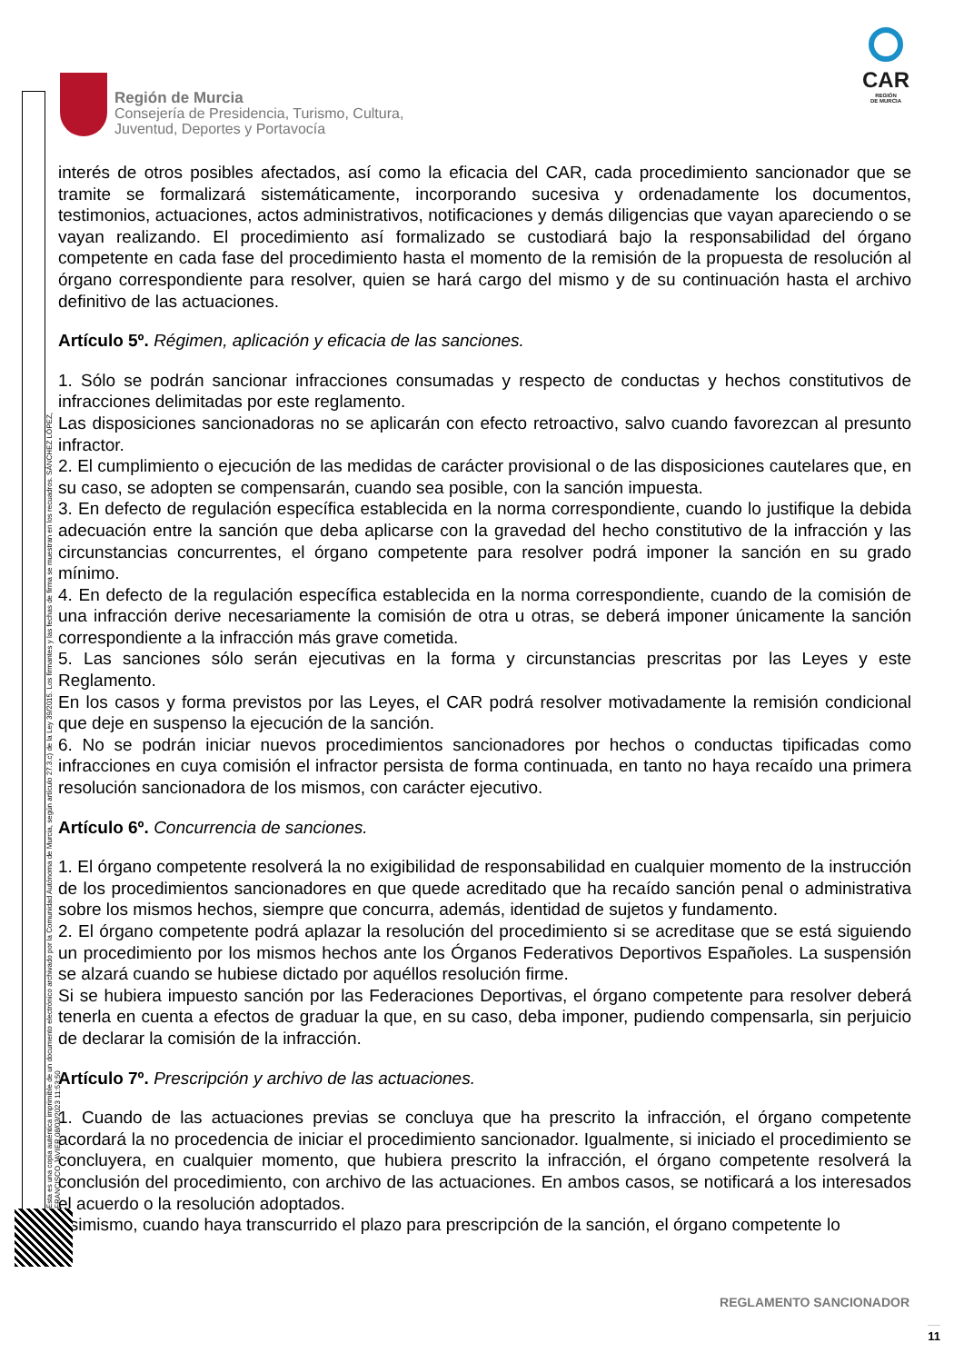Esta es una copia auténtica imprimible de un documento electrónico archivado por la Comunidad Autónoma de Murcia, según artículo 27.3.c) de la Ley 39/2015. Los firmantes y las fechas de firma se muestran en los recuadros. SÁNCHEZ LÓPEZ, FRANCISCO JAVIER 08/03/2023 11:53:50
Región de Murcia
Consejería de Presidencia, Turismo, Cultura,
Juventud, Deportes y Portavocía
CAR
REGIÓN
DE MURCIA
interés de otros posibles afectados, así como la eficacia del CAR, cada procedimiento sancionador que se tramite se formalizará sistemáticamente, incorporando sucesiva y ordenadamente los documentos, testimonios, actuaciones, actos administrativos, notificaciones y demás diligencias que vayan apareciendo o se vayan realizando. El procedimiento así formalizado se custodiará bajo la responsabilidad del órgano competente en cada fase del procedimiento hasta el momento de la remisión de la propuesta de resolución al órgano correspondiente para resolver, quien se hará cargo del mismo y de su continuación hasta el archivo definitivo de las actuaciones.
Artículo 5º. Régimen, aplicación y eficacia de las sanciones.
1. Sólo se podrán sancionar infracciones consumadas y respecto de conductas y hechos constitutivos de infracciones delimitadas por este reglamento.
Las disposiciones sancionadoras no se aplicarán con efecto retroactivo, salvo cuando favorezcan al presunto infractor.
2. El cumplimiento o ejecución de las medidas de carácter provisional o de las disposiciones cautelares que, en su caso, se adopten se compensarán, cuando sea posible, con la sanción impuesta.
3. En defecto de regulación específica establecida en la norma correspondiente, cuando lo justifique la debida adecuación entre la sanción que deba aplicarse con la gravedad del hecho constitutivo de la infracción y las circunstancias concurrentes, el órgano competente para resolver podrá imponer la sanción en su grado mínimo.
4. En defecto de la regulación específica establecida en la norma correspondiente, cuando de la comisión de una infracción derive necesariamente la comisión de otra u otras, se deberá imponer únicamente la sanción correspondiente a la infracción más grave cometida.
5. Las sanciones sólo serán ejecutivas en la forma y circunstancias prescritas por las Leyes y este Reglamento.
En los casos y forma previstos por las Leyes, el CAR podrá resolver motivadamente la remisión condicional que deje en suspenso la ejecución de la sanción.
6. No se podrán iniciar nuevos procedimientos sancionadores por hechos o conductas tipificadas como infracciones en cuya comisión el infractor persista de forma continuada, en tanto no haya recaído una primera resolución sancionadora de los mismos, con carácter ejecutivo.
Artículo 6º. Concurrencia de sanciones.
1. El órgano competente resolverá la no exigibilidad de responsabilidad en cualquier momento de la instrucción de los procedimientos sancionadores en que quede acreditado que ha recaído sanción penal o administrativa sobre los mismos hechos, siempre que concurra, además, identidad de sujetos y fundamento.
2. El órgano competente podrá aplazar la resolución del procedimiento si se acreditase que se está siguiendo un procedimiento por los mismos hechos ante los Órganos Federativos Deportivos Españoles. La suspensión se alzará cuando se hubiese dictado por aquéllos resolución firme.
Si se hubiera impuesto sanción por las Federaciones Deportivas, el órgano competente para resolver deberá tenerla en cuenta a efectos de graduar la que, en su caso, deba imponer, pudiendo compensarla, sin perjuicio de declarar la comisión de la infracción.
Artículo 7º. Prescripción y archivo de las actuaciones.
1. Cuando de las actuaciones previas se concluya que ha prescrito la infracción, el órgano competente acordará la no procedencia de iniciar el procedimiento sancionador. Igualmente, si iniciado el procedimiento se concluyera, en cualquier momento, que hubiera prescrito la infracción, el órgano competente resolverá la conclusión del procedimiento, con archivo de las actuaciones. En ambos casos, se notificará a los interesados el acuerdo o la resolución adoptados.
Asimismo, cuando haya transcurrido el plazo para prescripción de la sanción, el órgano competente lo
REGLAMENTO SANCIONADOR
11